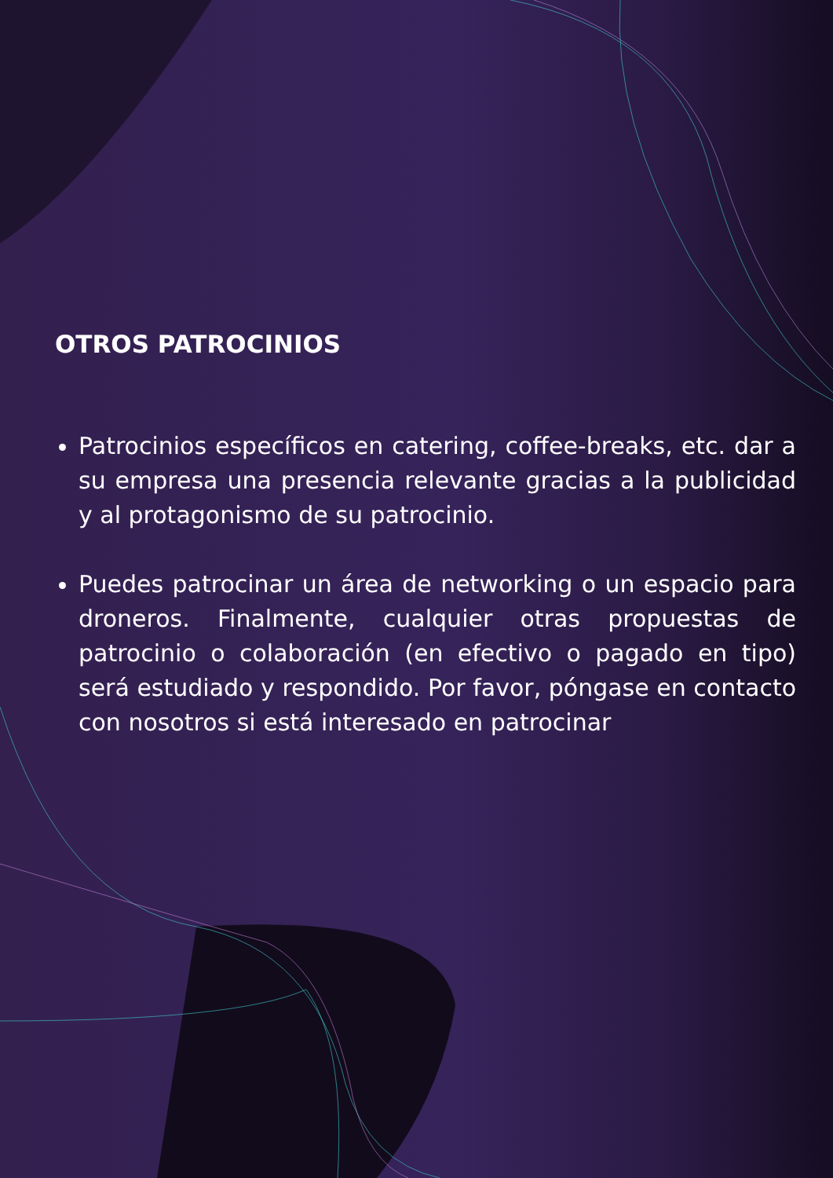OTROS PATROCINIOS
Patrocinios específicos en catering, coffee-breaks, etc. dar a su empresa una presencia relevante gracias a la publicidad y al protagonismo de su patrocinio.
Puedes patrocinar un área de networking o un espacio para droneros. Finalmente, cualquier otras propuestas de patrocinio o colaboración (en efectivo o pagado en tipo) será estudiado y respondido. Por favor, póngase en contacto con nosotros si está interesado en patrocinar